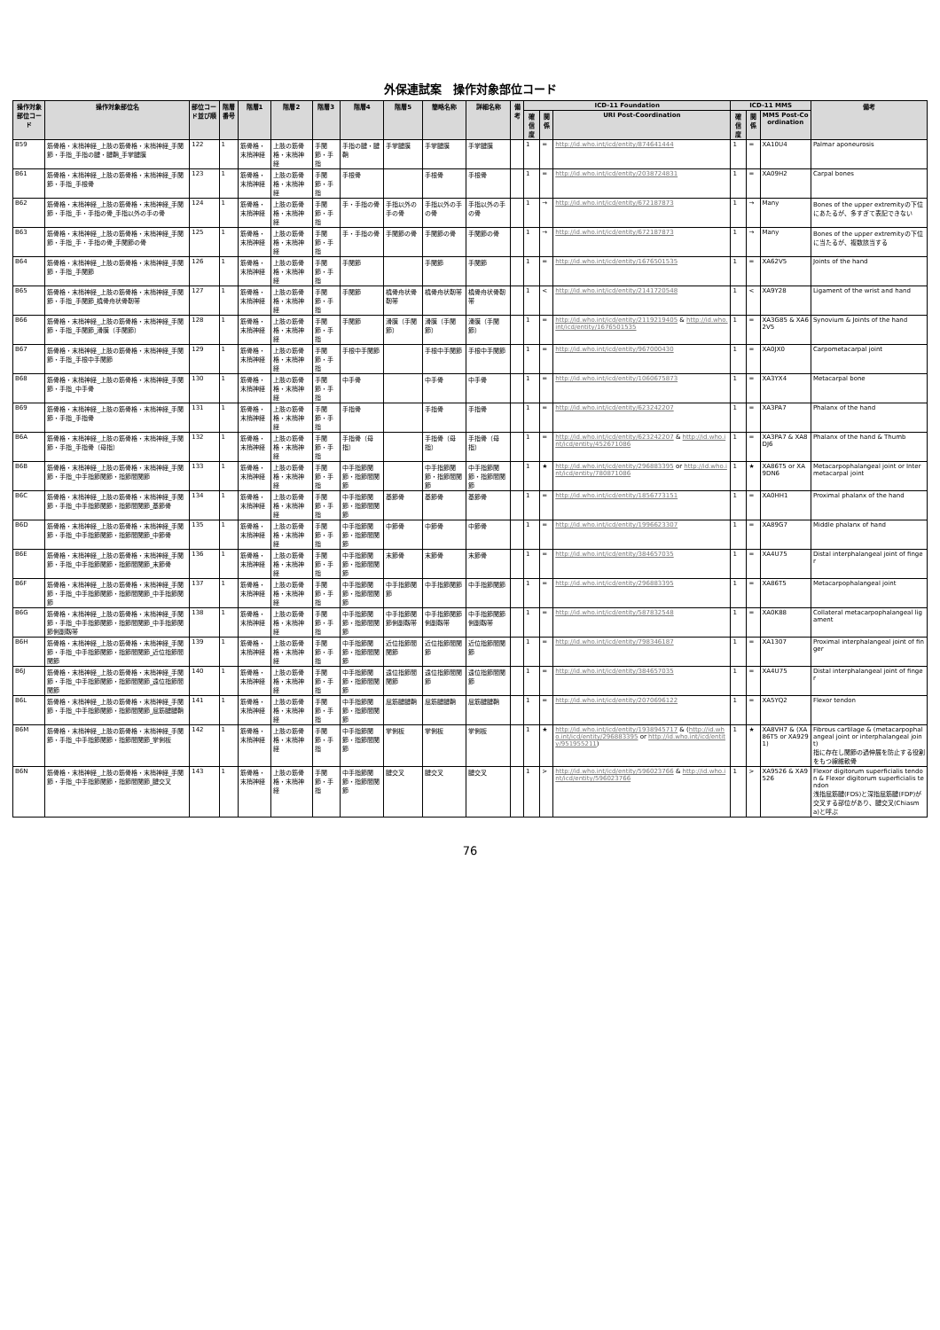外保連試案　操作対象部位コード
| 操作対象部位コード | 操作対象部位名 | 部位コード並び順 | 階層番号 | 階層1 | 階層2 | 階層3 | 階層4 | 階層5 | 簡略名称 | 詳細名称 | 備考 | ICD-11 Foundation | | | ICD-11 MMS | | | 備考 |
| --- | --- | --- | --- | --- | --- | --- | --- | --- | --- | --- | --- | --- | --- | --- | --- | --- | --- | --- |
| | | | | | | | | | | | | 確信度 | 関係 | URI Post-Coordination | 確信度 | 関係 | MMS Post-Coordination | |
| B59 | 筋骨格・末梢神経_上肢の筋骨格・末梢神経_手関節・手指_手指の腱・腱鞘_手掌腱膜 | 122 | 1 | 筋骨格・末梢神経 | 上肢の筋骨格・末梢神経 | 手関節・手指 | 手指の腱・腱鞘 | 手掌腱膜 | 手掌腱膜 | 手掌腱膜 | | 1 | = | http://id.who.int/icd/entity/874641444 | 1 | = | XA10U4 | Palmar aponeurosis |
| B61 | 筋骨格・末梢神経_上肢の筋骨格・末梢神経_手関節・手指_手根骨 | 123 | 1 | 筋骨格・末梢神経 | 上肢の筋骨格・末梢神経 | 手関節・手指 | 手根骨 | | 手根骨 | 手根骨 | | 1 | = | http://id.who.int/icd/entity/2038724831 | 1 | = | XA09H2 | Carpal bones |
| B62 | 筋骨格・末梢神経_上肢の筋骨格・末梢神経_手関節・手指_手・手指の骨_手指以外の手の骨 | 124 | 1 | 筋骨格・末梢神経 | 上肢の筋骨格・末梢神経 | 手関節・手指 | 手・手指の骨 | 手指以外の手の骨 | 手指以外の手の骨 | 手指以外の手の骨 | | 1 | → | http://id.who.int/icd/entity/672187873 | 1 | → | Many | Bones of the upper extremityの下位にあたるが、多すぎて表記できない |
| B63 | 筋骨格・末梢神経_上肢の筋骨格・末梢神経_手関節・手指_手・手指の骨_手関節の骨 | 125 | 1 | 筋骨格・末梢神経 | 上肢の筋骨格・末梢神経 | 手関節・手指 | 手・手指の骨 | 手関節の骨 | 手関節の骨 | 手関節の骨 | | 1 | → | http://id.who.int/icd/entity/672187873 | 1 | → | Many | Bones of the upper extremityの下位に当たるが、複数該当する |
| B64 | 筋骨格・末梢神経_上肢の筋骨格・末梢神経_手関節・手指_手関節 | 126 | 1 | 筋骨格・末梢神経 | 上肢の筋骨格・末梢神経 | 手関節・手指 | 手関節 | | 手関節 | 手関節 | | 1 | = | http://id.who.int/icd/entity/1676501535 | 1 | = | XA62V5 | Joints of the hand |
| B65 | 筋骨格・末梢神経_上肢の筋骨格・末梢神経_手関節・手指_手関節_橈骨舟状骨靭帯 | 127 | 1 | 筋骨格・末梢神経 | 上肢の筋骨格・末梢神経 | 手関節・手指 | 手関節 | 橈骨舟状骨靭帯 | 橈骨舟状靭帯 | 橈骨舟状骨靭帯 | | 1 | < | http://id.who.int/icd/entity/2141720548 | 1 | < | XA9Y28 | Ligament of the wrist and hand |
| B66 | 筋骨格・末梢神経_上肢の筋骨格・末梢神経_手関節・手指_手関節_滑膜（手関節） | 128 | 1 | 筋骨格・末梢神経 | 上肢の筋骨格・末梢神経 | 手関節・手指 | 手関節 | 滑膜（手関節） | 滑膜（手関節） | 滑膜（手関節） | | 1 | = | http://id.who.int/icd/entity/2119219405 & http://id.who.int/icd/entity/1676501535 | 1 | = | XA3G85 & XA62V5 | Synovium & Joints of the hand |
| B67 | 筋骨格・末梢神経_上肢の筋骨格・末梢神経_手関節・手指_手根中手関節 | 129 | 1 | 筋骨格・末梢神経 | 上肢の筋骨格・末梢神経 | 手関節・手指 | 手根中手関節 | | 手根中手関節 | 手根中手関節 | | 1 | = | http://id.who.int/icd/entity/967000430 | 1 | = | XA0JX0 | Carpometacarpal joint |
| B68 | 筋骨格・末梢神経_上肢の筋骨格・末梢神経_手関節・手指_中手骨 | 130 | 1 | 筋骨格・末梢神経 | 上肢の筋骨格・末梢神経 | 手関節・手指 | 中手骨 | | 中手骨 | 中手骨 | | 1 | = | http://id.who.int/icd/entity/1060675873 | 1 | = | XA3YX4 | Metacarpal bone |
| B69 | 筋骨格・末梢神経_上肢の筋骨格・末梢神経_手関節・手指_手指骨 | 131 | 1 | 筋骨格・末梢神経 | 上肢の筋骨格・末梢神経 | 手関節・手指 | 手指骨 | | 手指骨 | 手指骨 | | 1 | = | http://id.who.int/icd/entity/623242207 | 1 | = | XA3PA7 | Phalanx of the hand |
| B6A | 筋骨格・末梢神経_上肢の筋骨格・末梢神経_手関節・手指_手指骨（母指） | 132 | 1 | 筋骨格・末梢神経 | 上肢の筋骨格・末梢神経 | 手関節・手指 | 手指骨（母指） | | 手指骨（母指） | 手指骨（母指） | | 1 | = | http://id.who.int/icd/entity/623242207 & http://id.who.int/icd/entity/452671086 | 1 | = | XA3PA7 & XA8DJ6 | Phalanx of the hand & Thumb |
| B6B | 筋骨格・末梢神経_上肢の筋骨格・末梢神経_手関節・手指_中手指節関節・指節間関節 | 133 | 1 | 筋骨格・末梢神経 | 上肢の筋骨格・末梢神経 | 手関節・手指 | 中手指節関節・指節間関節 | | 中手指節関節・指節間関節 | 中手指節関節・指節間関節 | | 1 | ★ | http://id.who.int/icd/entity/296883395 or http://id.who.int/icd/entity/780871086 | 1 | ★ | XA86T5 or XA9DN6 | Metacarpophalangeal joint or Intermetacarpal joint |
| B6C | 筋骨格・末梢神経_上肢の筋骨格・末梢神経_手関節・手指_中手指節関節・指節間関節_基節骨 | 134 | 1 | 筋骨格・末梢神経 | 上肢の筋骨格・末梢神経 | 手関節・手指 | 中手指節関節・指節間関節 | 基節骨 | 基節骨 | 基節骨 | | 1 | = | http://id.who.int/icd/entity/1856773151 | 1 | = | XA0HH1 | Proximal phalanx of the hand |
| B6D | 筋骨格・末梢神経_上肢の筋骨格・末梢神経_手関節・手指_中手指節関節・指節間関節_中節骨 | 135 | 1 | 筋骨格・末梢神経 | 上肢の筋骨格・末梢神経 | 手関節・手指 | 中手指節関節・指節間関節 | 中節骨 | 中節骨 | 中節骨 | | 1 | = | http://id.who.int/icd/entity/1996623307 | 1 | = | XA89G7 | Middle phalanx of hand |
| B6E | 筋骨格・末梢神経_上肢の筋骨格・末梢神経_手関節・手指_中手指節関節・指節間関節_末節骨 | 136 | 1 | 筋骨格・末梢神経 | 上肢の筋骨格・末梢神経 | 手関節・手指 | 中手指節関節・指節間関節 | 末節骨 | 末節骨 | 末節骨 | | 1 | = | http://id.who.int/icd/entity/384657035 | 1 | = | XA4U75 | Distal interphalangeal joint of finger |
| B6F | 筋骨格・末梢神経_上肢の筋骨格・末梢神経_手関節・手指_中手指節関節・指節間関節_中手指節関節 | 137 | 1 | 筋骨格・末梢神経 | 上肢の筋骨格・末梢神経 | 手関節・手指 | 中手指節関節・指節間関節 | 中手指節関節 | 中手指節関節 | 中手指節関節 | | 1 | = | http://id.who.int/icd/entity/296883395 | 1 | = | XA86T5 | Metacarpophalangeal joint |
| B6G | 筋骨格・末梢神経_上肢の筋骨格・末梢神経_手関節・手指_中手指節関節・指節間関節_中手指節関節側副靱帯 | 138 | 1 | 筋骨格・末梢神経 | 上肢の筋骨格・末梢神経 | 手関節・手指 | 中手指節関節・指節間関節 | 中手指節関節側副靱帯 | 中手指節関節側副靱帯 | 中手指節関節側副靱帯 | | 1 | = | http://id.who.int/icd/entity/587832548 | 1 | = | XA0K88 | Collateral metacarpophalangeal ligament |
| B6H | 筋骨格・末梢神経_上肢の筋骨格・末梢神経_手関節・手指_中手指節関節・指節間関節_近位指節間関節 | 139 | 1 | 筋骨格・末梢神経 | 上肢の筋骨格・末梢神経 | 手関節・手指 | 中手指節関節・指節間関節 | 近位指節間関節 | 近位指節間関節 | 近位指節間関節 | | 1 | = | http://id.who.int/icd/entity/798346187 | 1 | = | XA1307 | Proximal interphalangeal joint of finger |
| B6J | 筋骨格・末梢神経_上肢の筋骨格・末梢神経_手関節・手指_中手指節関節・指節間関節_遠位指節間関節 | 140 | 1 | 筋骨格・末梢神経 | 上肢の筋骨格・末梢神経 | 手関節・手指 | 中手指節関節・指節間関節 | 遠位指節間関節 | 遠位指節間関節 | 遠位指節間関節 | | 1 | = | http://id.who.int/icd/entity/384657035 | 1 | = | XA4U75 | Distal interphalangeal joint of finger |
| B6L | 筋骨格・末梢神経_上肢の筋骨格・末梢神経_手関節・手指_中手指節関節・指節間関節_屈筋腱腱鞘 | 141 | 1 | 筋骨格・末梢神経 | 上肢の筋骨格・末梢神経 | 手関節・手指 | 中手指節関節・指節間関節 | 屈筋腱腱鞘 | 屈筋腱腱鞘 | 屈筋腱腱鞘 | | 1 | = | http://id.who.int/icd/entity/2070696122 | 1 | = | XA5YQ2 | Flexor tendon |
| B6M | 筋骨格・末梢神経_上肢の筋骨格・末梢神経_手関節・手指_中手指節関節・指節間関節_掌側板 | 142 | 1 | 筋骨格・末梢神経 | 上肢の筋骨格・末梢神経 | 手関節・手指 | 中手指節関節・指節間関節 | 掌側板 | 掌側板 | 掌側板 | | 1 | ★ | http://id.who.int/icd/entity/1938945717 & ( http://id.who.int/icd/entity/296883395 or http://id.who.int/icd/entity/951955211 ) | 1 | ★ | XA8VH7 & (XA86T5 or XA9291) | Fibrous cartilage & (metacarpophalangeal joint or interphalangeal joint) 指に存在し関節の過伸展を防止する役割をもつ線維軟骨 |
| B6N | 筋骨格・末梢神経_上肢の筋骨格・末梢神経_手関節・手指_中手指節関節・指節間関節_腱交叉 | 143 | 1 | 筋骨格・末梢神経 | 上肢の筋骨格・末梢神経 | 手関節・手指 | 中手指節関節・指節間関節 | 腱交叉 | 腱交叉 | 腱交叉 | | 1 | > | http://id.who.int/icd/entity/596023766 & http://id.who.int/icd/entity/596023766 | 1 | > | XA9526 & XA9526 | Flexor digitorum superficialis tendon & Flexor digitorum superficialis tendon 浅指屈筋腱(FDS)と深指屈筋腱(FDP)が交叉する部位があり、腱交叉(Chiasma)と呼ぶ |
76